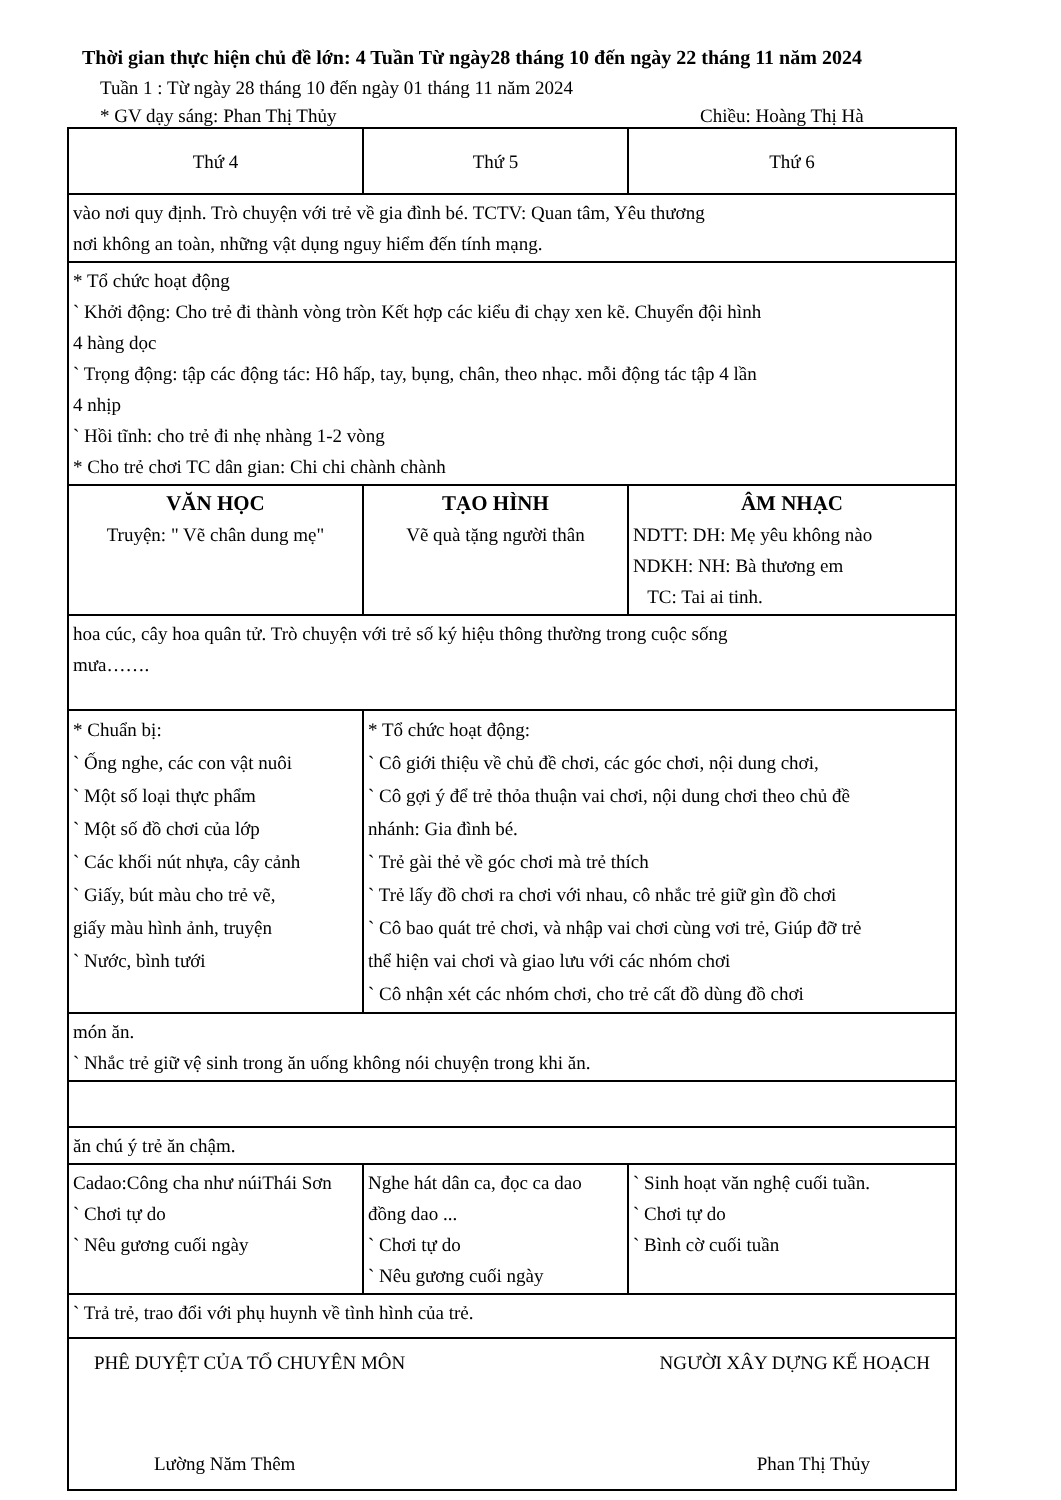Thời gian thực hiện chủ đề lớn: 4 Tuần Từ ngày28 tháng 10 đến ngày 22 tháng 11 năm 2024
Tuần 1 : Từ ngày 28 tháng 10 đến ngày 01 tháng 11 năm 2024
* GV dạy sáng: Phan Thị Thủy Chiều: Hoàng Thị Hà
| Thứ 4 | Thứ 5 | Thứ 6 |
| vào nơi quy định. Trò chuyện với trẻ về gia đình bé. TCTV: Quan tâm, Yêu thương nơi không an toàn, những vật dụng nguy hiểm đến tính mạng. | | |
| * Tổ chức hoạt động ` Khởi động: Cho trẻ đi thành vòng tròn Kết hợp các kiểu đi chạy xen kẽ. Chuyển đội hình 4 hàng dọc ` Trọng động: tập các động tác: Hô hấp, tay, bụng, chân, theo nhạc. mỗi động tác tập 4 lần 4 nhịp ` Hồi tĩnh: cho trẻ đi nhẹ nhàng 1-2 vòng * Cho trẻ chơi TC dân gian: Chi chi chành chành | | |
| VĂN HỌC Truyện: " Vẽ chân dung mẹ" | TẠO HÌNH Vẽ quà tặng người thân | ÂM NHẠC NDTT: DH: Mẹ yêu không nào NDKH: NH: Bà thương em TC: Tai ai tinh. |
| hoa cúc, cây hoa quân tử. Trò chuyện với trẻ số ký hiệu thông thường trong cuộc sống mưa……. | | |
| * Chuẩn bị: ` Ống nghe, các con vật nuôi ` Một số loại thực phẩm ` Một số đồ chơi của lớp ` Các khối nút nhựa, cây cảnh ` Giấy, bút màu cho trẻ vẽ, giấy màu hình ảnh, truyện ` Nước, bình tưới | * Tổ chức hoạt động: ` Cô giới thiệu về chủ đề chơi, các góc chơi, nội dung chơi, ` Cô gợi ý để trẻ thỏa thuận vai chơi, nội dung chơi theo chủ đề nhánh: Gia đình bé. ` Trẻ gài thẻ về góc chơi mà trẻ thích ` Trẻ lấy đồ chơi ra chơi với nhau, cô nhắc trẻ giữ gìn đồ chơi ` Cô bao quát trẻ chơi, và nhập vai chơi cùng vơi trẻ, Giúp đỡ trẻ thể hiện vai chơi và giao lưu với các nhóm chơi ` Cô nhận xét các nhóm chơi, cho trẻ cất đồ dùng đồ chơi | |
| món ăn. ` Nhắc trẻ giữ vệ sinh trong ăn uống không nói chuyện trong khi ăn. | | |
| ăn chú ý trẻ ăn chậm. | | |
| Cadao:Công cha như núiThái Sơn ` Chơi tự do ` Nêu gương cuối ngày | Nghe hát dân ca, đọc ca dao đồng dao ... ` Chơi tự do ` Nêu gương cuối ngày | ` Sinh hoạt văn nghệ cuối tuần. ` Chơi tự do ` Bình cờ cuối tuần |
| ` Trả trẻ, trao đổi với phụ huynh về tình hình của trẻ. | | |
| PHÊ DUYỆT CỦA TỔ CHUYÊN MÔN NGƯỜI XÂY DỰNG KẾ HOẠCH Lường Năm Thêm Phan Thị Thủy | | |